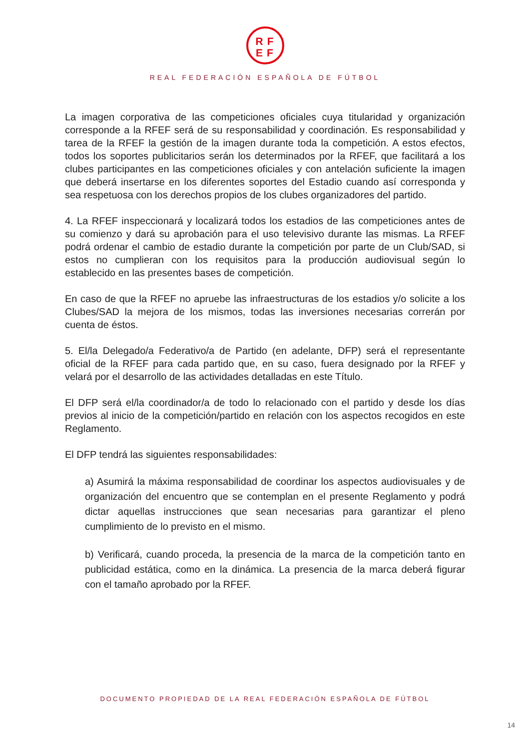RF
EF
REAL FEDERACIÓN ESPAÑOLA DE FÚTBOL
La imagen corporativa de las competiciones oficiales cuya titularidad y organización corresponde a la RFEF será de su responsabilidad y coordinación. Es responsabilidad y tarea de la RFEF la gestión de la imagen durante toda la competición. A estos efectos, todos los soportes publicitarios serán los determinados por la RFEF, que facilitará a los clubes participantes en las competiciones oficiales y con antelación suficiente la imagen que deberá insertarse en los diferentes soportes del Estadio cuando así corresponda y sea respetuosa con los derechos propios de los clubes organizadores del partido.
4. La RFEF inspeccionará y localizará todos los estadios de las competiciones antes de su comienzo y dará su aprobación para el uso televisivo durante las mismas. La RFEF podrá ordenar el cambio de estadio durante la competición por parte de un Club/SAD, si estos no cumplieran con los requisitos para la producción audiovisual según lo establecido en las presentes bases de competición.
En caso de que la RFEF no apruebe las infraestructuras de los estadios y/o solicite a los Clubes/SAD la mejora de los mismos, todas las inversiones necesarias correrán por cuenta de éstos.
5. El/la Delegado/a Federativo/a de Partido (en adelante, DFP) será el representante oficial de la RFEF para cada partido que, en su caso, fuera designado por la RFEF y velará por el desarrollo de las actividades detalladas en este Título.
El DFP será el/la coordinador/a de todo lo relacionado con el partido y desde los días previos al inicio de la competición/partido en relación con los aspectos recogidos en este Reglamento.
El DFP tendrá las siguientes responsabilidades:
a) Asumirá la máxima responsabilidad de coordinar los aspectos audiovisuales y de organización del encuentro que se contemplan en el presente Reglamento y podrá dictar aquellas instrucciones que sean necesarias para garantizar el pleno cumplimiento de lo previsto en el mismo.
b) Verificará, cuando proceda, la presencia de la marca de la competición tanto en publicidad estática, como en la dinámica. La presencia de la marca deberá figurar con el tamaño aprobado por la RFEF.
DOCUMENTO PROPIEDAD DE LA REAL FEDERACIÓN ESPAÑOLA DE FÚTBOL
14